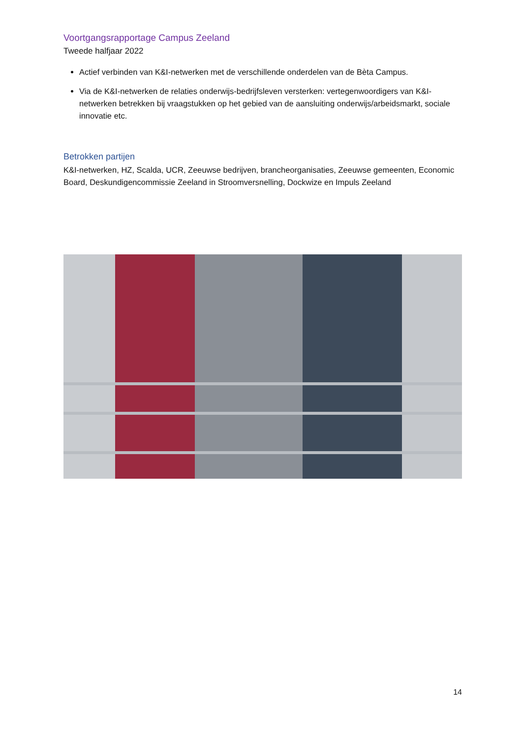Voortgangsrapportage Campus Zeeland
Tweede halfjaar 2022
Actief verbinden van K&I-netwerken met de verschillende onderdelen van de Bèta Campus.
Via de K&I-netwerken de relaties onderwijs-bedrijfsleven versterken: vertegenwoordigers van K&I-netwerken betrekken bij vraagstukken op het gebied van de aansluiting onderwijs/arbeidsmarkt, sociale innovatie etc.
Betrokken partijen
K&I-netwerken, HZ, Scalda, UCR, Zeeuwse bedrijven, brancheorganisaties, Zeeuwse gemeenten, Economic Board, Deskundigencommissie Zeeland in Stroomversnelling, Dockwize en Impuls Zeeland
14